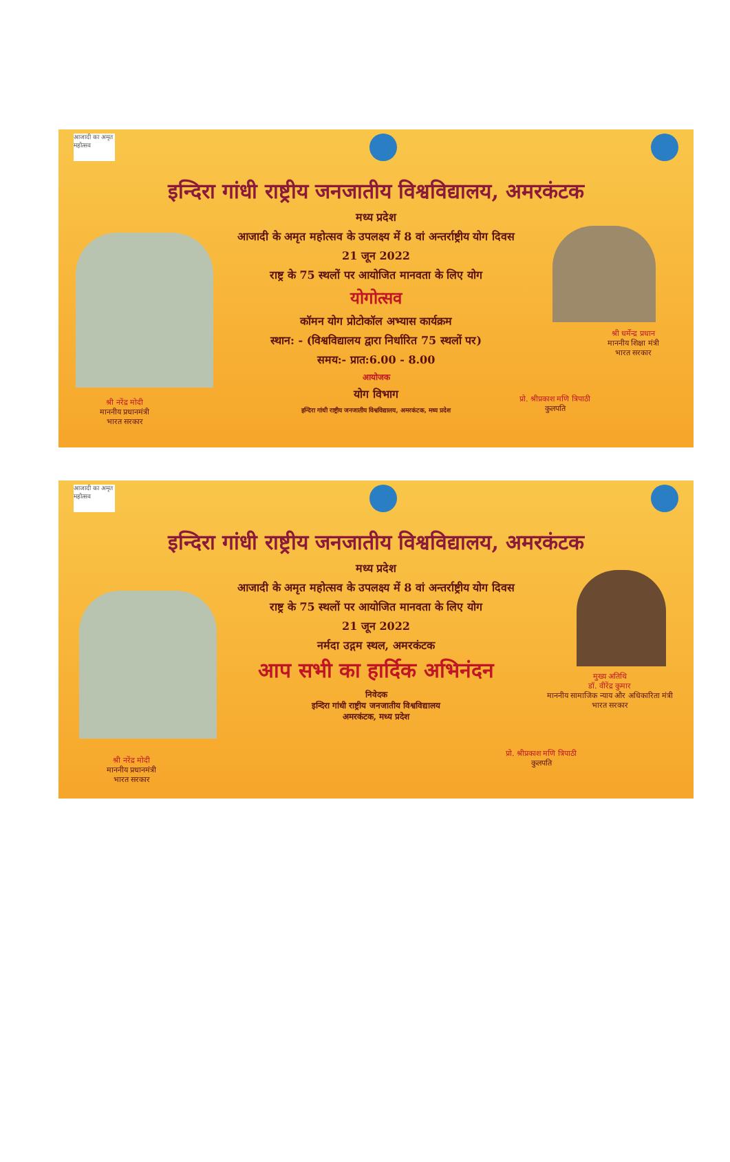आजादी का अमृत महोत्सव
इन्दिरा गांधी राष्ट्रीय जनजातीय विश्वविद्यालय, अमरकंटक
मध्य प्रदेश
आजादी के अमृत महोत्सव के उपलक्ष्य में 8 वां अन्तर्राष्ट्रीय योग दिवस
21 जून 2022
राष्ट्र के 75 स्थलों पर आयोजित मानवता के लिए योग
योगोत्सव
कॉमन योग प्रोटोकॉल अभ्यास कार्यक्रम
स्थान: - (विश्वविद्यालय द्वारा निर्धारित 75 स्थलों पर)
समय:- प्रात:6.00 - 8.00
आयोजक
योग विभाग
इन्दिरा गांधी राष्ट्रीय जनजातीय विश्वविद्यालय, अमरकंटक, मध्य प्रदेश
श्री नरेंद्र मोदी
माननीय प्रधानमंत्री
भारत सरकार
श्री धर्मेन्द्र प्रधान
माननीय शिक्षा मंत्री
भारत सरकार
प्रो. श्रीप्रकाश मणि त्रिपाठी
कुलपति
आजादी का अमृत महोत्सव
इन्दिरा गांधी राष्ट्रीय जनजातीय विश्वविद्यालय, अमरकंटक
मध्य प्रदेश
आजादी के अमृत महोत्सव के उपलक्ष्य में 8 वां अन्तर्राष्ट्रीय योग दिवस
राष्ट्र के 75 स्थलों पर आयोजित मानवता के लिए योग
21 जून 2022
नर्मदा उद्गम स्थल, अमरकंटक
आप सभी का हार्दिक अभिनंदन
निवेदक
इन्दिरा गांधी राष्ट्रीय जनजातीय विश्वविद्यालय
अमरकंटक, मध्य प्रदेश
श्री नरेंद्र मोदी
माननीय प्रधानमंत्री
भारत सरकार
मुख्य अतिथि
डॉ. वीरेंद्र कुमार
माननीय सामाजिक न्याय और अधिकारिता मंत्री
भारत सरकार
प्रो. श्रीप्रकाश मणि त्रिपाठी
कुलपति